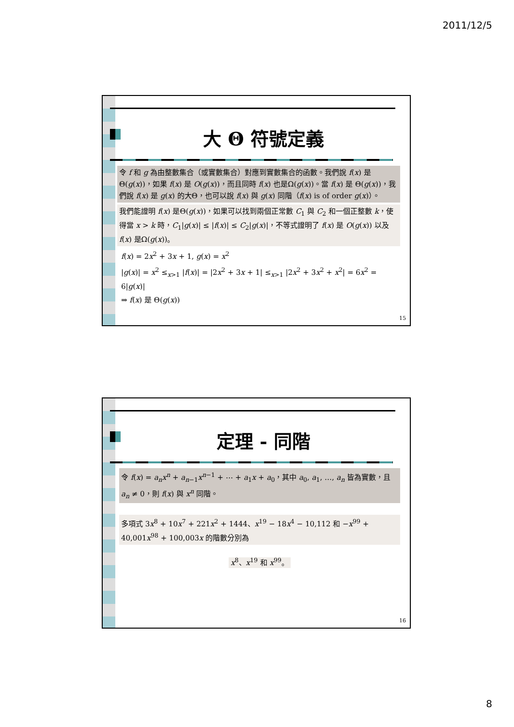2011/12/5
大 Θ 符號定義
令 f 和 g 為由整數集合（或實數集合）對應到實數集合的函數。我們說 f(x) 是Θ(g(x))，如果 f(x) 是 O(g(x))，而且同時 f(x) 也是Ω(g(x))。當 f(x) 是 Θ(g(x))，我們說 f(x) 是 g(x) 的大Θ，也可以說 f(x) 與 g(x) 同階（f(x) is of order g(x)）。
我們能證明 f(x) 是Θ(g(x))，如果可以找到兩個正常數 C<sub>1</sub> 與 C<sub>2</sub> 和一個正整數 k，使得當 x > k 時，C<sub>1</sub>|g(x)| ≤ |f(x)| ≤ C<sub>2</sub>|g(x)|，不等式證明了 f(x) 是 O(g(x)) 以及 f(x) 是Ω(g(x))。
f(x) = 2x<sup>2</sup> + 3x + 1, g(x) = x<sup>2</sup>
|g(x)| = x<sup>2</sup> ≤<sub>x>1</sub> |f(x)| = |2x<sup>2</sup> + 3x + 1| ≤<sub>x>1</sub> |2x<sup>2</sup> + 3x<sup>2</sup> + x<sup>2</sup>| = 6x<sup>2</sup> = 6|g(x)|
⇒ f(x) 是 Θ(g(x))
15
定理 - 同階
令 f(x) = a<sub>n</sub>x<sup>n</sup> + a<sub>n−1</sub>x<sup>n−1</sup> + ⋯ + a<sub>1</sub>x + a<sub>0</sub>，其中 a<sub>0</sub>, a<sub>1</sub>, …, a<sub>n</sub> 皆為實數，且 a<sub>n</sub> ≠ 0，則 f(x) 與 x<sup>n</sup> 同階。
多項式 3x<sup>8</sup> + 10x<sup>7</sup> + 221x<sup>2</sup> + 1444、x<sup>19</sup> − 18x<sup>4</sup> − 10,112 和 −x<sup>99</sup> + 40,001x<sup>98</sup> + 100,003x 的階數分別為
x<sup>8</sup>、x<sup>19</sup> 和 x<sup>99</sup>。
16
8